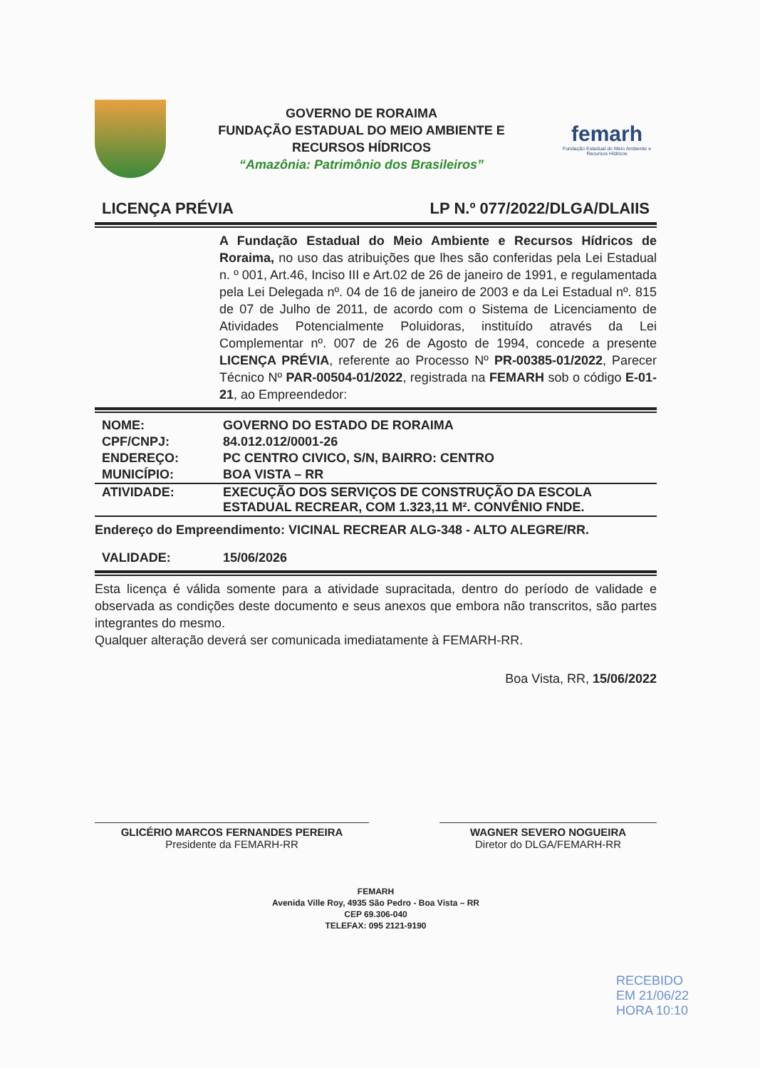GOVERNO DE RORAIMA
FUNDAÇÃO ESTADUAL DO MEIO AMBIENTE E
RECURSOS HÍDRICOS
“Amazônia: Patrimônio dos Brasileiros”
femarh
Fundação Estadual do Meio Ambiente e Recursos Hídricos
LICENÇA PRÉVIA LP N.º 077/2022/DLGA/DLAIIS
A Fundação Estadual do Meio Ambiente e Recursos Hídricos de Roraima, no uso das atribuições que lhes são conferidas pela Lei Estadual n. º 001, Art.46, Inciso III e Art.02 de 26 de janeiro de 1991, e regulamentada pela Lei Delegada nº. 04 de 16 de janeiro de 2003 e da Lei Estadual nº. 815 de 07 de Julho de 2011, de acordo com o Sistema de Licenciamento de Atividades Potencialmente Poluidoras, instituído através da Lei Complementar nº. 007 de 26 de Agosto de 1994, concede a presente LICENÇA PRÉVIA, referente ao Processo Nº PR-00385-01/2022, Parecer Técnico Nº PAR-00504-01/2022, registrada na FEMARH sob o código E-01-21, ao Empreendedor:
| NOME: | GOVERNO DO ESTADO DE RORAIMA |
| CPF/CNPJ: | 84.012.012/0001-26 |
| ENDEREÇO: | PC CENTRO CIVICO, S/N, BAIRRO: CENTRO |
| MUNICÍPIO: | BOA VISTA – RR |
| ATIVIDADE: | EXECUÇÃO DOS SERVIÇOS DE CONSTRUÇÃO DA ESCOLA ESTADUAL RECREAR, COM 1.323,11 M². CONVÊNIO FNDE. |
| Endereço do Empreendimento: VICINAL RECREAR ALG-348 - ALTO ALEGRE/RR. | |
| VALIDADE: | 15/06/2026 |
Esta licença é válida somente para a atividade supracitada, dentro do período de validade e observada as condições deste documento e seus anexos que embora não transcritos, são partes integrantes do mesmo.
Qualquer alteração deverá ser comunicada imediatamente à FEMARH-RR.
Boa Vista, RR, 15/06/2022
GLICÉRIO MARCOS FERNANDES PEREIRA
Presidente da FEMARH-RR
WAGNER SEVERO NOGUEIRA
Diretor do DLGA/FEMARH-RR
FEMARH
Avenida Ville Roy, 4935 São Pedro - Boa Vista – RR
CEP 69.306-040
TELEFAX: 095 2121-9190
RECEBIDO
EM 21/06/22
HORA 10:10